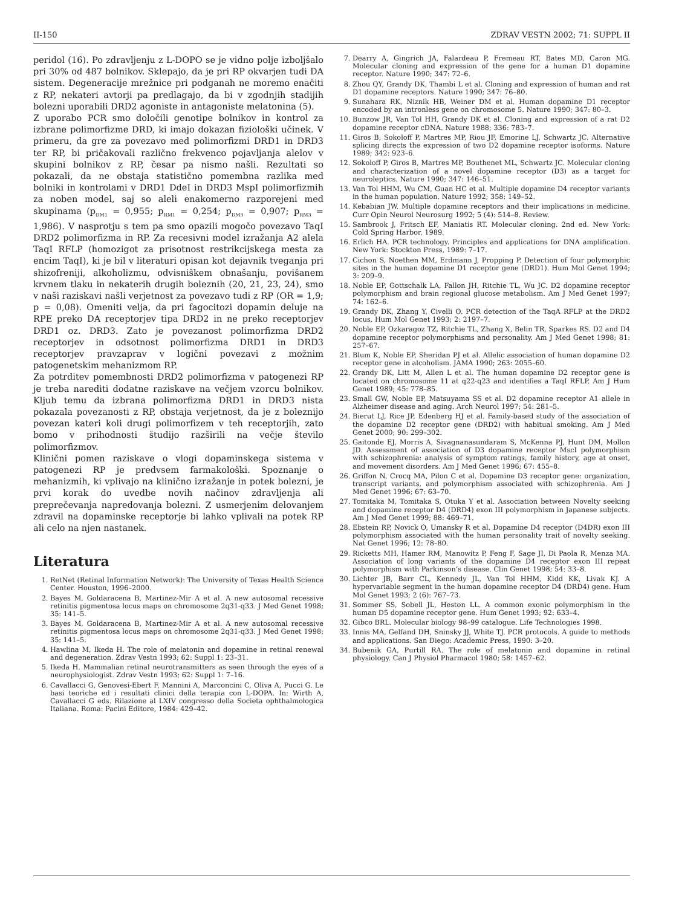II-150 ZDRAV VESTN 2002; 71: SUPPL II
peridol (16). Po zdravljenju z L-DOPO se je vidno polje izboljšalo pri 30% od 487 bolnikov. Sklepajo, da je pri RP okvarjen tudi DA sistem. Degeneracije mrežnice pri podganah ne moremo enačiti z RP, nekateri avtorji pa predlagajo, da bi v zgodnjih stadijih bolezni uporabili DRD2 agoniste in antagoniste melatonina (5).
Z uporabo PCR smo določili genotipe bolnikov in kontrol za izbrane polimorfizme DRD, ki imajo dokazan fiziološki učinek. V primeru, da gre za povezavo med polimorfizmi DRD1 in DRD3 ter RP, bi pričakovali različno frekvenco pojavljanja alelov v skupini bolnikov z RP, česar pa nismo našli. Rezultati so pokazali, da ne obstaja statistično pomembna razlika med bolniki in kontrolami v DRD1 DdeI in DRD3 MspI polimorfizmih za noben model, saj so aleli enakomerno razporejeni med skupinama (p<sub>DM1</sub> = 0,955; p<sub>RM1</sub> = 0,254; p<sub>DM3</sub> = 0,907; p<sub>RM3</sub> = 1,986). V nasprotju s tem pa smo opazili mogočo povezavo TaqI DRD2 polimorfizma in RP. Za recesivni model izražanja A2 alela TaqI RFLP (homozigot za prisotnost restrikcijskega mesta za encim TaqI), ki je bil v literaturi opisan kot dejavnik tveganja pri shizofreniji, alkoholizmu, odvisniškem obnašanju, povišanem krvnem tlaku in nekaterih drugih boleznih (20, 21, 23, 24), smo v naši raziskavi našli verjetnost za povezavo tudi z RP (OR = 1,9; p = 0,08). Omeniti velja, da pri fagocitozi dopamin deluje na RPE preko DA receptorjev tipa DRD2 in ne preko receptorjev DRD1 oz. DRD3. Zato je povezanost polimorfizma DRD2 receptorjev in odsotnost polimorfizma DRD1 in DRD3 receptorjev pravzaprav v logični povezavi z možnim patogenetskim mehanizmom RP.
Za potrditev pomembnosti DRD2 polimorfizma v patogenezi RP je treba narediti dodatne raziskave na večjem vzorcu bolnikov. Kljub temu da izbrana polimorfizma DRD1 in DRD3 nista pokazala povezanosti z RP, obstaja verjetnost, da je z boleznijo povezan kateri koli drugi polimorfizem v teh receptorjih, zato bomo v prihodnosti študijo razširili na večje število polimorfizmov.
Klinični pomen raziskave o vlogi dopaminskega sistema v patogenezi RP je predvsem farmakološki. Spoznanje o mehanizmih, ki vplivajo na klinično izražanje in potek bolezni, je prvi korak do uvedbe novih načinov zdravljenja ali preprečevanja napredovanja bolezni. Z usmerjenim delovanjem zdravil na dopaminske receptorje bi lahko vplivali na potek RP ali celo na njen nastanek.
Literatura
1. RetNet (Retinal Information Network): The University of Texas Health Science Center. Houston, 1996–2000.
2. Bayes M, Goldaracena B, Martinez-Mir A et al. A new autosomal recessive retinitis pigmentosa locus maps on chromosome 2q31-q33. J Med Genet 1998; 35: 141–5.
3. Bayes M, Goldaracena B, Martinez-Mir A et al. A new autosomal recessive retinitis pigmentosa locus maps on chromosome 2q31-q33. J Med Genet 1998; 35: 141–5.
4. Hawlina M, Ikeda H. The role of melatonin and dopamine in retinal renewal and degeneration. Zdrav Vestn 1993; 62: Suppl 1: 23–31.
5. Ikeda H. Mammalian retinal neurotransmitters as seen through the eyes of a neurophysiologist. Zdrav Vestn 1993; 62: Suppl 1: 7–16.
6. Cavallacci G, Genovesi-Ebert F, Mannini A, Marconcini C, Oliva A, Pucci G. Le basi teoriche ed i resultati clinici della terapia con L-DOPA. In: Wirth A, Cavallacci G eds. Rilazione al LXIV congresso della Societa ophthalmologica Italiana. Roma: Pacini Editore, 1984: 429–42.
7. Dearry A, Gingrich JA, Falardeau P, Fremeau RT, Bates MD, Caron MG. Molecular cloning and expression of the gene for a human D1 dopamine receptor. Nature 1990; 347: 72–6.
8. Zhou QY, Grandy DK, Thambi L et al. Cloning and expression of human and rat D1 dopamine receptors. Nature 1990; 347: 76–80.
9. Sunahara RK, Niznik HB, Weiner DM et al. Human dopamine D1 receptor encoded by an intronless gene on chromosome 5. Nature 1990; 347: 80–3.
10. Bunzow JR, Van Tol HH, Grandy DK et al. Cloning and expression of a rat D2 dopamine receptor cDNA. Nature 1988; 336: 783–7.
11. Giros B, Sokoloff P, Martres MP, Riou JF, Emorine LJ, Schwartz JC. Alternative splicing directs the expression of two D2 dopamine receptor isoforms. Nature 1989; 342: 923–6.
12. Sokoloff P, Giros B, Martres MP, Bouthenet ML, Schwartz JC. Molecular cloning and characterization of a novel dopamine receptor (D3) as a target for neuroleptics. Nature 1990; 347: 146–51.
13. Van Tol HHM, Wu CM, Guan HC et al. Multiple dopamine D4 receptor variants in the human population. Nature 1992; 358: 149–52.
14. Kebabian JW. Multiple dopamine receptors and their implications in medicine. Curr Opin Neurol Neurosurg 1992; 5 (4): 514–8. Review.
15. Sambrook J, Fritsch EF, Maniatis RT. Molecular cloning. 2nd ed. New York: Cold Spring Harbor, 1989.
16. Erlich HA. PCR technology. Principles and applications for DNA amplification. New York: Stockton Press, 1989: 7–17.
17. Cichon S, Noethen MM, Erdmann J, Propping P. Detection of four polymorphic sites in the human dopamine D1 receptor gene (DRD1). Hum Mol Genet 1994; 3: 209–9.
18. Noble EP, Gottschalk LA, Fallon JH, Ritchie TL, Wu JC. D2 dopamine receptor polymorphism and brain regional glucose metabolism. Am J Med Genet 1997; 74: 162–6.
19. Grandy DK, Zhang Y, Civelli O. PCR detection of the TaqA RFLP at the DRD2 locus. Hum Mol Genet 1993; 2: 2197–7.
20. Noble EP, Ozkaragoz TZ, Ritchie TL, Zhang X, Belin TR, Sparkes RS. D2 and D4 dopamine receptor polymorphisms and personality. Am J Med Genet 1998; 81: 257–67.
21. Blum K, Noble EP, Sheridan PJ et al. Allelic association of human dopamine D2 receptor gene in alcoholism. JAMA 1990; 263: 2055–60.
22. Grandy DK, Litt M, Allen L et al. The human dopamine D2 receptor gene is located on chromosome 11 at q22-q23 and identifies a TaqI RFLP. Am J Hum Genet 1989; 45: 778–85.
23. Small GW, Noble EP, Matsuyama SS et al. D2 dopamine receptor A1 allele in Alzheimer disease and aging. Arch Neurol 1997; 54: 281–5.
24. Bierut LJ, Rice JP, Edenberg HJ et al. Family-based study of the association of the dopamine D2 receptor gene (DRD2) with habitual smoking. Am J Med Genet 2000; 90: 299–302.
25. Gaitonde EJ, Morris A, Sivagnanasundaram S, McKenna PJ, Hunt DM, Mollon JD. Assessment of association of D3 dopamine receptor MscI polymorphism with schizophrenia: analysis of symptom ratings, family history, age at onset, and movement disorders. Am J Med Genet 1996; 67: 455–8.
26. Griffon N, Crocq MA, Pilon C et al. Dopamine D3 receptor gene: organization, transcript variants, and polymorphism associated with schizophrenia. Am J Med Genet 1996; 67: 63–70.
27. Tomitaka M, Tomitaka S, Otuka Y et al. Association between Novelty seeking and dopamine receptor D4 (DRD4) exon III polymorphism in Japanese subjects. Am J Med Genet 1999; 88: 469–71.
28. Ebstein RP, Novick O, Umansky R et al. Dopamine D4 receptor (D4DR) exon III polymorphism associated with the human personality trait of novelty seeking. Nat Genet 1996; 12: 78–80.
29. Ricketts MH, Hamer RM, Manowitz P, Feng F, Sage JI, Di Paola R, Menza MA. Association of long variants of the dopamine D4 receptor exon III repeat polymorphism with Parkinson’s disease. Clin Genet 1998; 54: 33–8.
30. Lichter JB, Barr CL, Kennedy JL, Van Tol HHM, Kidd KK, Livak KJ. A hypervariable segment in the human dopamine receptor D4 (DRD4) gene. Hum Mol Genet 1993; 2 (6): 767–73.
31. Sommer SS, Sobell JL, Heston LL. A common exonic polymorphism in the human D5 dopamine receptor gene. Hum Genet 1993; 92: 633–4.
32. Gibco BRL. Molecular biology 98–99 catalogue. Life Technologies 1998.
33. Innis MA, Gelfand DH, Sninsky JJ, White TJ. PCR protocols. A guide to methods and applications. San Diego: Academic Press, 1990: 3–20.
34. Bubenik GA, Purtill RA. The role of melatonin and dopamine in retinal physiology. Can J Physiol Pharmacol 1980; 58: 1457–62.